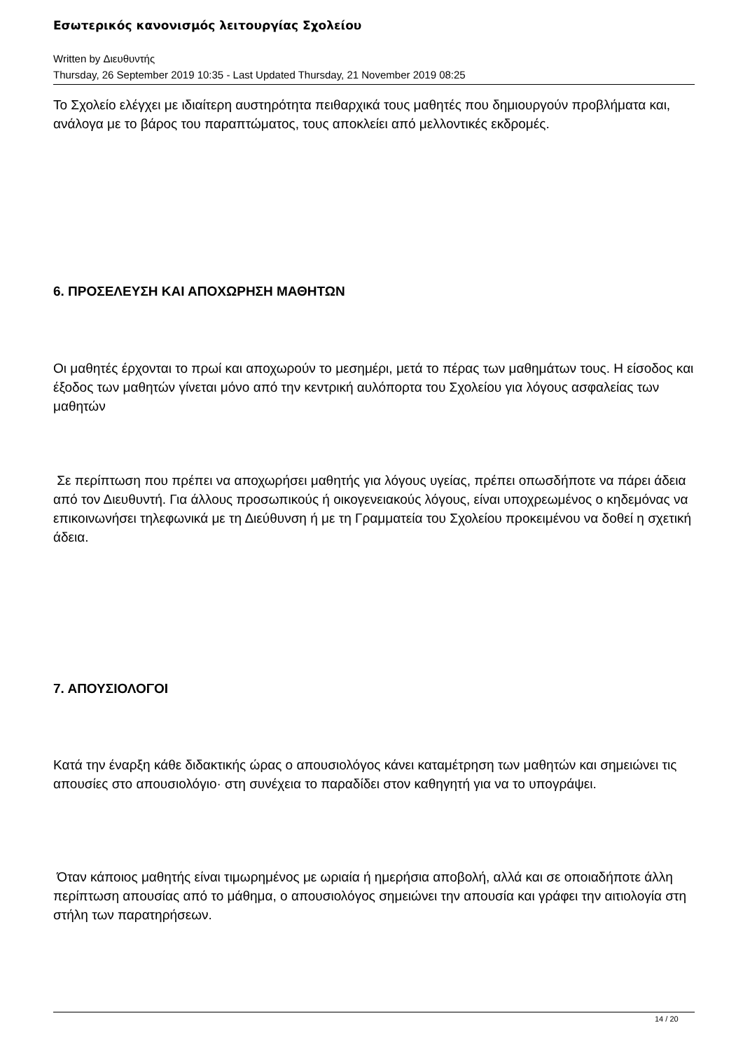Εσωτερικός κανονισμός λειτουργίας Σχολείου
Written by Διευθυντής
Thursday, 26 September 2019 10:35 - Last Updated Thursday, 21 November 2019 08:25
Το Σχολείο ελέγχει με ιδιαίτερη αυστηρότητα πειθαρχικά τους μαθητές που δημιουργούν προβλήματα και, ανάλογα με το βάρος του παραπτώματος, τους αποκλείει από μελλοντικές εκδρομές.
6. ΠΡΟΣΕΛΕΥΣΗ ΚΑΙ ΑΠΟΧΩΡΗΣΗ ΜΑΘΗΤΩΝ
Οι μαθητές έρχονται το πρωί και αποχωρούν το μεσημέρι, μετά το πέρας των μαθημάτων τους. Η είσοδος και έξοδος των μαθητών γίνεται μόνο από την κεντρική αυλόπορτα του Σχολείου για λόγους ασφαλείας των μαθητών
Σε περίπτωση που πρέπει να αποχωρήσει μαθητής για λόγους υγείας, πρέπει οπωσδήποτε να πάρει άδεια από τον Διευθυντή. Για άλλους προσωπικούς ή οικογενειακούς λόγους, είναι υποχρεωμένος ο κηδεμόνας να επικοινωνήσει τηλεφωνικά με τη Διεύθυνση ή με τη Γραμματεία του Σχολείου προκειμένου να δοθεί η σχετική άδεια.
7. ΑΠΟΥΣΙΟΛΟΓΟΙ
Κατά την έναρξη κάθε διδακτικής ώρας ο απουσιολόγος κάνει καταμέτρηση των μαθητών και σημειώνει τις απουσίες στο απουσιολόγιο· στη συνέχεια το παραδίδει στον καθηγητή για να το υπογράψει.
Όταν κάποιος μαθητής είναι τιμωρημένος με ωριαία ή ημερήσια αποβολή, αλλά και σε οποιαδήποτε άλλη περίπτωση απουσίας από το μάθημα, ο απουσιολόγος σημειώνει την απουσία και γράφει την αιτιολογία στη στήλη των παρατηρήσεων.
14 / 20